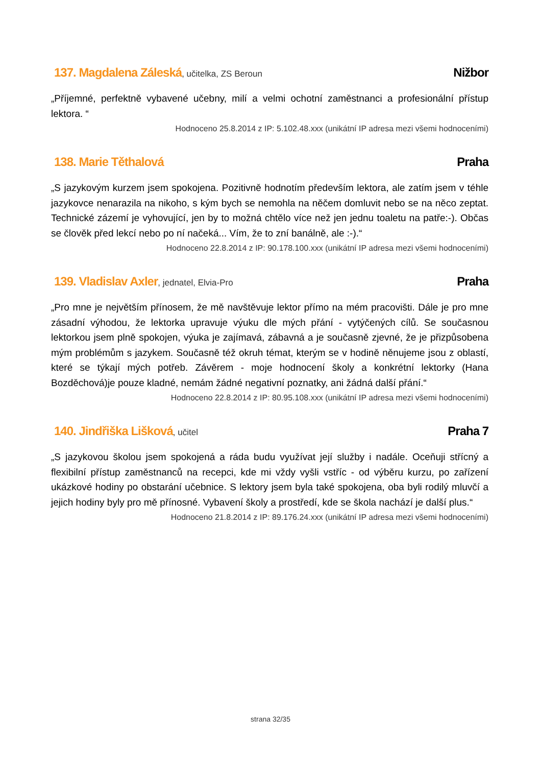137. Magdalena Záleská, učitelka, ZS Beroun
Nižbor
„Příjemné, perfektně vybavené učebny, milí a velmi ochotní zaměstnanci a profesionální přístup lektora. “
Hodnoceno 25.8.2014 z IP: 5.102.48.xxx (unikátní IP adresa mezi všemi hodnoceními)
138. Marie Těthalová Praha
„S jazykovým kurzem jsem spokojena. Pozitivně hodnotím především lektora, ale zatím jsem v téhle jazykovce nenarazila na nikoho, s kým bych se nemohla na něčem domluvit nebo se na něco zeptat. Technické zázemí je vyhovující, jen by to možná chtělo více než jen jednu toaletu na patře:-). Občas se člověk před lekcí nebo po ní načeká... Vím, že to zní banálně, ale :-).“
Hodnoceno 22.8.2014 z IP: 90.178.100.xxx (unikátní IP adresa mezi všemi hodnoceními)
139. Vladislav Axler, jednatel, Elvia-Pro
Praha
„Pro mne je největším přínosem, že mě navštěvuje lektor přímo na mém pracovišti. Dále je pro mne zásadní výhodou, že lektorka upravuje výuku dle mých přání - vytýčených cílů. Se současnou lektorkou jsem plně spokojen, výuka je zajímavá, zábavná a je současně zjevné, že je přizpůsobena mým problémům s jazykem. Současně též okruh témat, kterým se v hodině něnujeme jsou z oblastí, které se týkají mých potřeb. Závěrem - moje hodnocení školy a konkrétní lektorky (Hana Bozděchová)je pouze kladné, nemám žádné negativní poznatky, ani žádná další přání.“
Hodnoceno 22.8.2014 z IP: 80.95.108.xxx (unikátní IP adresa mezi všemi hodnoceními)
140. Jindřiška Lišková, učitel
Praha 7
„S jazykovou školou jsem spokojená a ráda budu využívat její služby i nadále. Oceňuji střícný a flexibilní přístup zaměstnanců na recepci, kde mi vždy vyšli vstříc - od výběru kurzu, po zařízení ukázkové hodiny po obstarání učebnice. S lektory jsem byla také spokojena, oba byli rodilý mluvčí a jejich hodiny byly pro mě přínosné. Vybavení školy a prostředí, kde se škola nachází je další plus.“
Hodnoceno 21.8.2014 z IP: 89.176.24.xxx (unikátní IP adresa mezi všemi hodnoceními)
strana 32/35